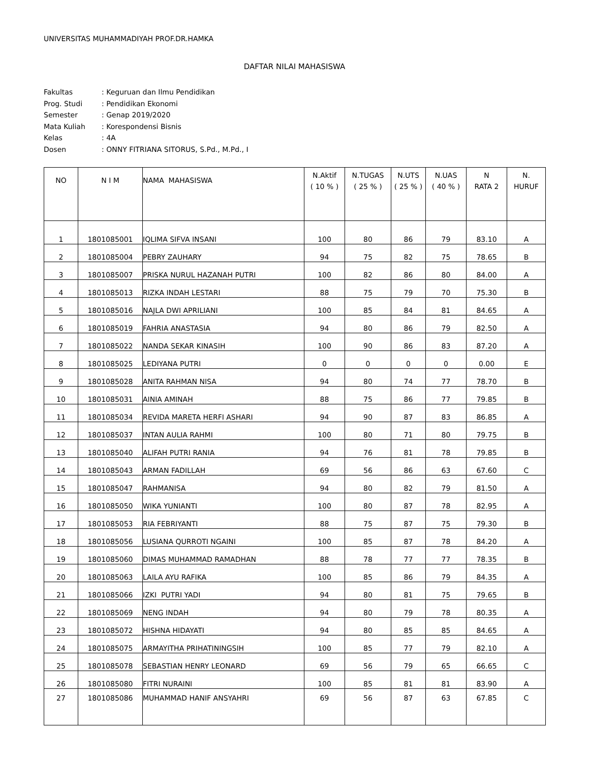UNIVERSITAS MUHAMMADIYAH PROF.DR.HAMKA
DAFTAR NILAI MAHASISWA
| Fakultas | : Keguruan dan Ilmu Pendidikan |
| Prog. Studi | : Pendidikan Ekonomi |
| Semester | : Genap 2019/2020 |
| Mata Kuliah | : Korespondensi Bisnis |
| Kelas | : 4A |
| Dosen | : ONNY FITRIANA SITORUS, S.Pd., M.Pd., I |
| NO | N I M | NAMA MAHASISWA | N.Aktif ( 10 % ) | N.TUGAS ( 25 % ) | N.UTS ( 25 % ) | N.UAS ( 40 % ) | N RATA 2 | N. HURUF |
| --- | --- | --- | --- | --- | --- | --- | --- | --- |
| 1 | 1801085001 | IQLIMA SIFVA INSANI | 100 | 80 | 86 | 79 | 83.10 | A |
| 2 | 1801085004 | PEBRY ZAUHARY | 94 | 75 | 82 | 75 | 78.65 | B |
| 3 | 1801085007 | PRISKA NURUL HAZANAH PUTRI | 100 | 82 | 86 | 80 | 84.00 | A |
| 4 | 1801085013 | RIZKA INDAH LESTARI | 88 | 75 | 79 | 70 | 75.30 | B |
| 5 | 1801085016 | NAJLA DWI APRILIANI | 100 | 85 | 84 | 81 | 84.65 | A |
| 6 | 1801085019 | FAHRIA ANASTASIA | 94 | 80 | 86 | 79 | 82.50 | A |
| 7 | 1801085022 | NANDA SEKAR KINASIH | 100 | 90 | 86 | 83 | 87.20 | A |
| 8 | 1801085025 | LEDIYANA PUTRI | 0 | 0 | 0 | 0 | 0.00 | E |
| 9 | 1801085028 | ANITA RAHMAN NISA | 94 | 80 | 74 | 77 | 78.70 | B |
| 10 | 1801085031 | AINIA AMINAH | 88 | 75 | 86 | 77 | 79.85 | B |
| 11 | 1801085034 | REVIDA MARETA HERFI ASHARI | 94 | 90 | 87 | 83 | 86.85 | A |
| 12 | 1801085037 | INTAN AULIA RAHMI | 100 | 80 | 71 | 80 | 79.75 | B |
| 13 | 1801085040 | ALIFAH PUTRI RANIA | 94 | 76 | 81 | 78 | 79.85 | B |
| 14 | 1801085043 | ARMAN FADILLAH | 69 | 56 | 86 | 63 | 67.60 | C |
| 15 | 1801085047 | RAHMANISA | 94 | 80 | 82 | 79 | 81.50 | A |
| 16 | 1801085050 | WIKA YUNIANTI | 100 | 80 | 87 | 78 | 82.95 | A |
| 17 | 1801085053 | RIA FEBRIYANTI | 88 | 75 | 87 | 75 | 79.30 | B |
| 18 | 1801085056 | LUSIANA QURROTI NGAINI | 100 | 85 | 87 | 78 | 84.20 | A |
| 19 | 1801085060 | DIMAS MUHAMMAD RAMADHAN | 88 | 78 | 77 | 77 | 78.35 | B |
| 20 | 1801085063 | LAILA AYU RAFIKA | 100 | 85 | 86 | 79 | 84.35 | A |
| 21 | 1801085066 | IZKI PUTRI YADI | 94 | 80 | 81 | 75 | 79.65 | B |
| 22 | 1801085069 | NENG INDAH | 94 | 80 | 79 | 78 | 80.35 | A |
| 23 | 1801085072 | HISHNA HIDAYATI | 94 | 80 | 85 | 85 | 84.65 | A |
| 24 | 1801085075 | ARMAYITHA PRIHATININGSIH | 100 | 85 | 77 | 79 | 82.10 | A |
| 25 | 1801085078 | SEBASTIAN HENRY LEONARD | 69 | 56 | 79 | 65 | 66.65 | C |
| 26 | 1801085080 | FITRI NURAINI | 100 | 85 | 81 | 81 | 83.90 | A |
| 27 | 1801085086 | MUHAMMAD HANIF ANSYAHRI | 69 | 56 | 87 | 63 | 67.85 | C |